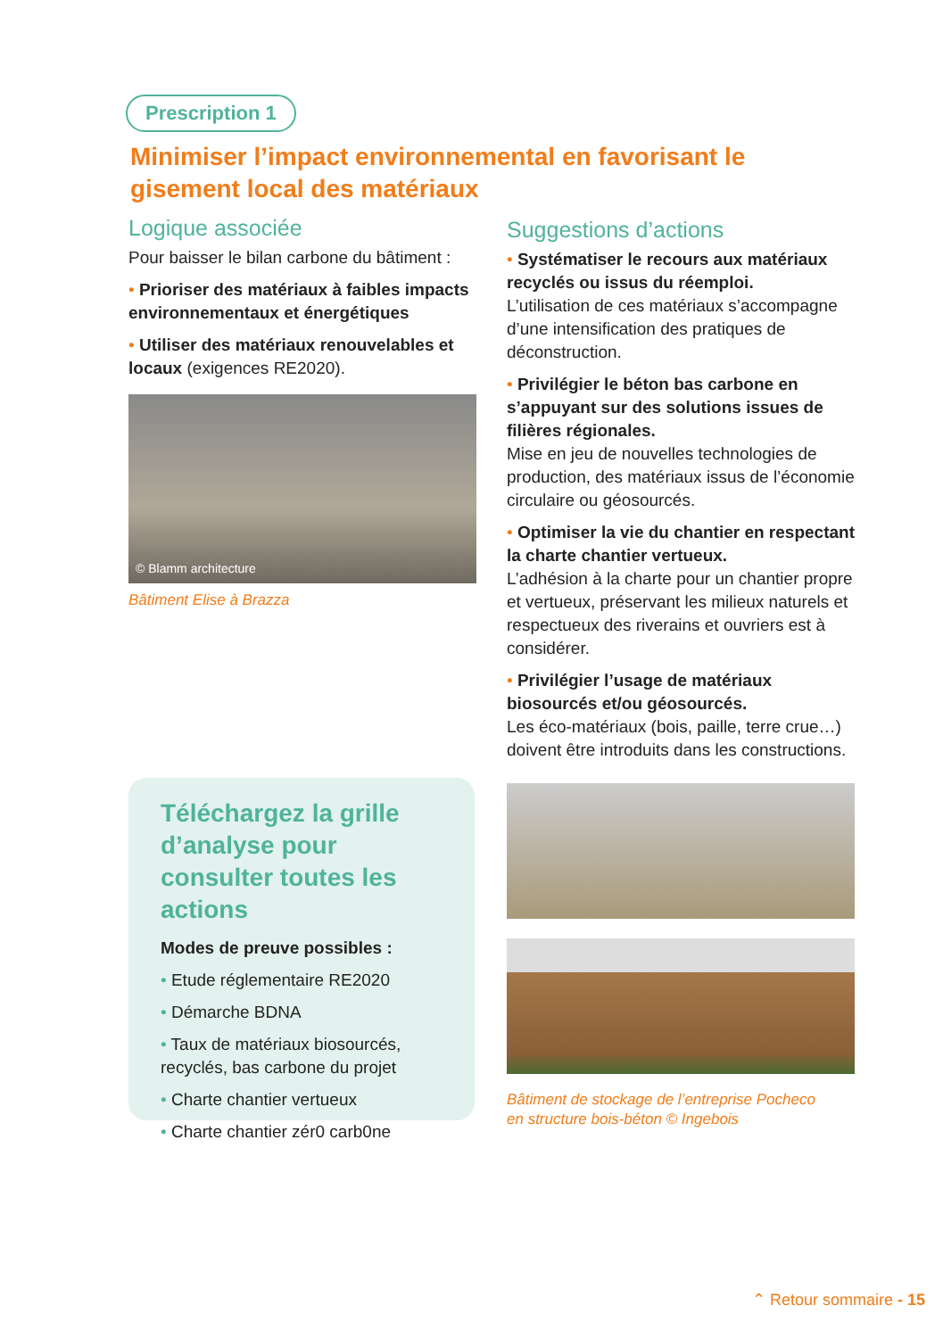Prescription 1
Minimiser l’impact environnemental en favorisant le gisement local des matériaux
Logique associée
Pour baisser le bilan carbone du bâtiment :
• Prioriser des matériaux à faibles impacts environnementaux et énergétiques
• Utiliser des matériaux renouvelables et locaux (exigences RE2020).
© Blamm architecture
Bâtiment Elise à Brazza
Suggestions d’actions
• Systématiser le recours aux matériaux recyclés ou issus du réemploi.
L’utilisation de ces matériaux s’accompagne d’une intensification des pratiques de déconstruction.
• Privilégier le béton bas carbone en s’appuyant sur des solutions issues de filières régionales.
Mise en jeu de nouvelles technologies de production, des matériaux issus de l’économie circulaire ou géosourcés.
• Optimiser la vie du chantier en respectant la charte chantier vertueux.
L’adhésion à la charte pour un chantier propre et vertueux, préservant les milieux naturels et respectueux des riverains et ouvriers est à considérer.
• Privilégier l’usage de matériaux biosourcés et/ou géosourcés.
Les éco-matériaux (bois, paille, terre crue…) doivent être introduits dans les constructions.
Bâtiment de stockage de l’entreprise Pocheco
en structure bois-béton © Ingebois
Téléchargez la grille d’analyse pour consulter toutes les actions
Modes de preuve possibles :
• Etude réglementaire RE2020
• Démarche BDNA
• Taux de matériaux biosourcés, recyclés, bas carbone du projet
• Charte chantier vertueux
• Charte chantier zér0 carb0ne
⌃ Retour sommaire - 15